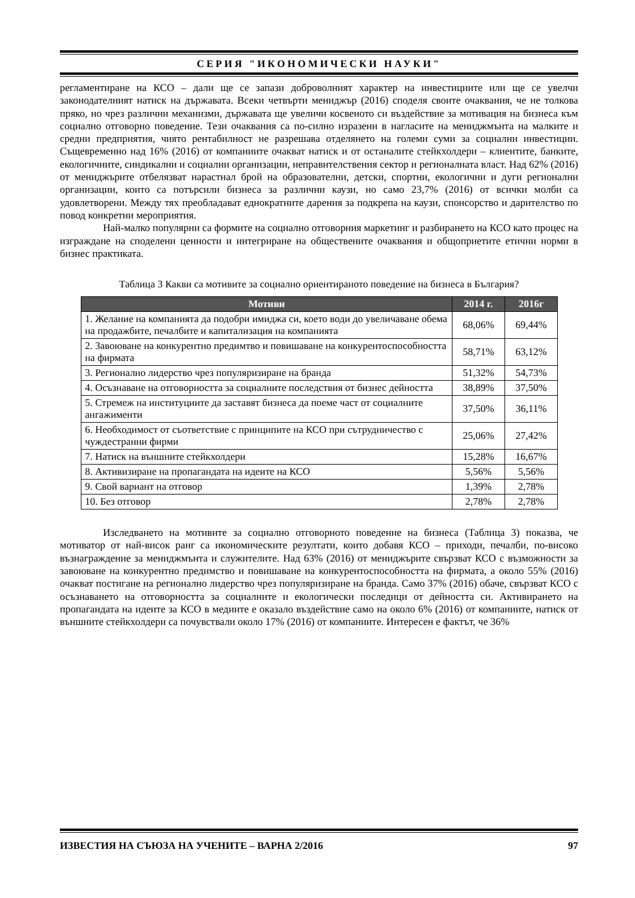СЕРИЯ "ИКОНОМИЧЕСКИ НАУКИ"
регламентиране на КСО – дали ще се запази доброволният характер на инвестициите или ще се увелчи законодателният натиск на държавата. Всеки четвърти мениджър (2016) споделя своите очаквания, че не толкова пряко, но чрез различни механизми, държавата ще увеличи косвеното си въздействие за мотивация на бизнеса към социално отговорно поведение. Тези очаквания са по-силно изразени в нагласите на мениджмънта на малките и средни предприятия, чиято рентабилност не разрешава отделянето на големи суми за социални инвестиции. Същевременно над 16% (2016) от компаниите очакват натиск и от останалите стейкхолдери – клиентите, банките, екологичните, синдикални и социални организации, неправителствения сектор и регионалната власт. Над 62% (2016) от мениджърите отбелязват нарастнал брой на образователни, детски, спортни, екологични и дуги регионални организации, които са потърсили бизнеса за различни каузи, но само 23,7% (2016) от всички молби са удовлетворени. Между тях преобладават еднократните дарения за подкрепа на каузи, спонсорство и дарителство по повод конкретни мероприятия.
Най-малко популярни са формите на социално отговорния маркетинг и разбирането на КСО като процес на изграждане на споделени ценности и интегриране на обществените очаквания и общоприетите етични норми в бизнес практиката.
Таблица 3 Какви са мотивите за социално ориентираното поведение на бизнеса в България?
| Мотиви | 2014 г. | 2016г |
| --- | --- | --- |
| 1. Желание на компанията да подобри имиджа си, което води до увеличаване обема на продажбите, печалбите и капитализация на компанията | 68,06% | 69,44% |
| 2. Завоюване на конкурентно предимтво и повишаване на конкурентоспособността на фирмата | 58,71% | 63,12% |
| 3. Регионално лидерство чрез популяризиране на бранда | 51,32% | 54,73% |
| 4. Осъзнаване на отговорността за социалните последствия от бизнес дейността | 38,89% | 37,50% |
| 5. Стремеж на институциите да заставят бизнеса да поеме част от социалните ангажименти | 37,50% | 36,11% |
| 6. Необходимост от съответствие с принципите на КСО при сътрудничество с чуждестранни фирми | 25,06% | 27,42% |
| 7. Натиск на външните стейкхолдери | 15,28% | 16,67% |
| 8. Активизиране на пропагандата на идеите на КСО | 5,56% | 5,56% |
| 9. Свой вариант на отговор | 1,39% | 2,78% |
| 10. Без отговор | 2,78% | 2,78% |
Изследването на мотивите за социално отговорното поведение на бизнеса (Таблица 3) показва, че мотиватор от най-висок ранг са икономическите резултати, които добавя КСО – приходи, печалби, по-високо възнаграждение за мениджмънта и служителите. Над 63% (2016) от мениджърите свързват КСО с възможности за завоюване на конкурентно предимство и повишаване на конкурентоспособността на фирмата, а около 55% (2016) очакват постигане на регионално лидерство чрез популяризиране на бранда. Само 37% (2016) обаче, свързват КСО с осъзнаването на отговорността за социалните и екологически последици от дейността си. Активирането на пропагандата на идеите за КСО в медиите е оказало въздействие само на около 6% (2016) от компаниите, натиск от външните стейкхолдери са почувствали около 17% (2016) от компаниите. Интересен е фактът, че 36%
ИЗВЕСТИЯ НА СЪЮЗА НА УЧЕНИТЕ – ВАРНА 2/2016 97